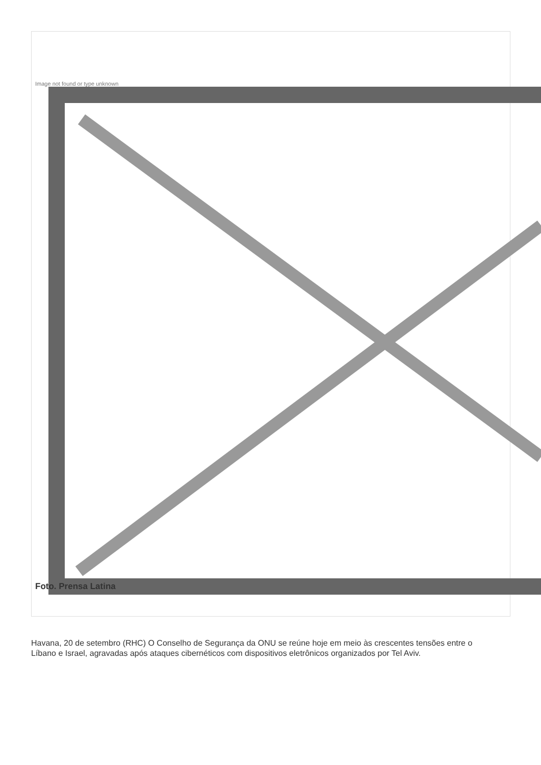Image not found or type unknown
Foto. Prensa Latina
Havana, 20 de setembro (RHC) O Conselho de Segurança da ONU se reúne hoje em meio às crescentes tensões entre o Líbano e Israel, agravadas após ataques cibernéticos com dispositivos eletrônicos organizados por Tel Aviv.